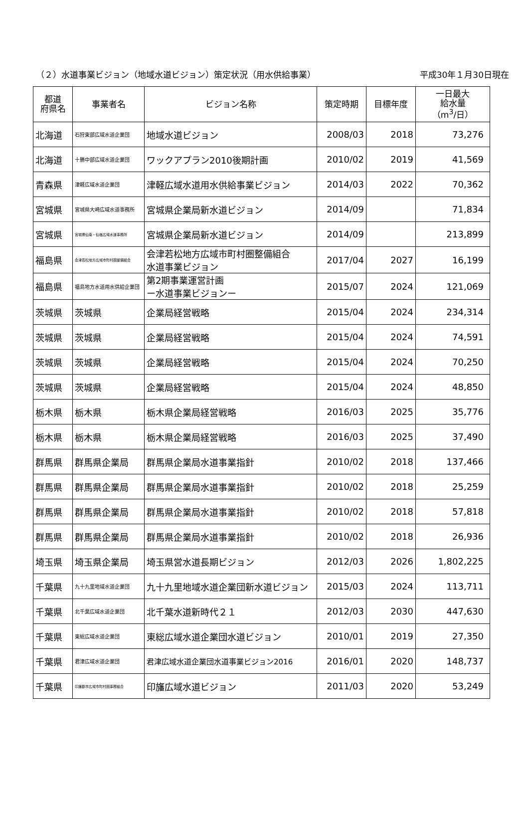（２）水道事業ビジョン（地域水道ビジョン）策定状況（用水供給事業） 平成30年１月30日現在
| 都道 府県名 | 事業者名 | ビジョン名称 | 策定時期 | 目標年度 | 一日最大 給水量 （m<sup>3</sup>/日） |
| --- | --- | --- | --- | --- | --- |
| 北海道 | 石狩東部広域水道企業団 | 地域水道ビジョン | 2008/03 | 2018 | 73,276 |
| 北海道 | 十勝中部広域水道企業団 | ワックアプラン2010後期計画 | 2010/02 | 2019 | 41,569 |
| 青森県 | 津軽広域水道企業団 | 津軽広域水道用水供給事業ビジョン | 2014/03 | 2022 | 70,362 |
| 宮城県 | 宮城県大崎広域水道事務所 | 宮城県企業局新水道ビジョン | 2014/09 | | 71,834 |
| 宮城県 | 宮城県仙南・仙塩広域水道事務所 | 宮城県企業局新水道ビジョン | 2014/09 | | 213,899 |
| 福島県 | 会津若松地方広域市町村圏整備組合 | 会津若松地方広域市町村圏整備組合 水道事業ビジョン | 2017/04 | 2027 | 16,199 |
| 福島県 | 福島地方水道用水供給企業団 | 第2期事業運営計画 ー水道事業ビジョンー | 2015/07 | 2024 | 121,069 |
| 茨城県 | 茨城県 | 企業局経営戦略 | 2015/04 | 2024 | 234,314 |
| 茨城県 | 茨城県 | 企業局経営戦略 | 2015/04 | 2024 | 74,591 |
| 茨城県 | 茨城県 | 企業局経営戦略 | 2015/04 | 2024 | 70,250 |
| 茨城県 | 茨城県 | 企業局経営戦略 | 2015/04 | 2024 | 48,850 |
| 栃木県 | 栃木県 | 栃木県企業局経営戦略 | 2016/03 | 2025 | 35,776 |
| 栃木県 | 栃木県 | 栃木県企業局経営戦略 | 2016/03 | 2025 | 37,490 |
| 群馬県 | 群馬県企業局 | 群馬県企業局水道事業指針 | 2010/02 | 2018 | 137,466 |
| 群馬県 | 群馬県企業局 | 群馬県企業局水道事業指針 | 2010/02 | 2018 | 25,259 |
| 群馬県 | 群馬県企業局 | 群馬県企業局水道事業指針 | 2010/02 | 2018 | 57,818 |
| 群馬県 | 群馬県企業局 | 群馬県企業局水道事業指針 | 2010/02 | 2018 | 26,936 |
| 埼玉県 | 埼玉県企業局 | 埼玉県営水道長期ビジョン | 2012/03 | 2026 | 1,802,225 |
| 千葉県 | 九十九里地域水道企業団 | 九十九里地域水道企業団新水道ビジョン | 2015/03 | 2024 | 113,711 |
| 千葉県 | 北千葉広域水道企業団 | 北千葉水道新時代２１ | 2012/03 | 2030 | 447,630 |
| 千葉県 | 東総広域水道企業団 | 東総広域水道企業団水道ビジョン | 2010/01 | 2019 | 27,350 |
| 千葉県 | 君津広域水道企業団 | 君津広域水道企業団水道事業ビジョン2016 | 2016/01 | 2020 | 148,737 |
| 千葉県 | 印旛郡市広域市町村圏事務組合 | 印旛広域水道ビジョン | 2011/03 | 2020 | 53,249 |